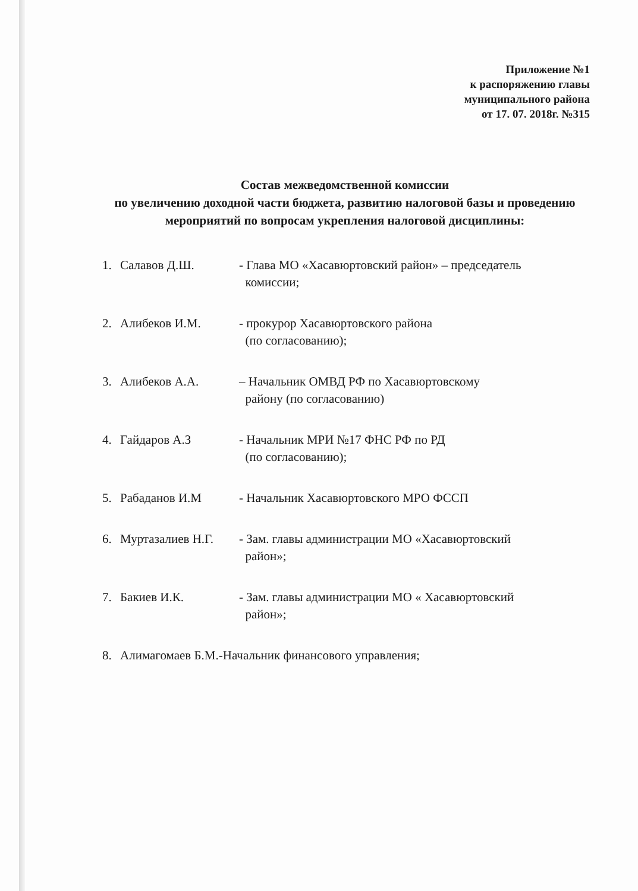Приложение №1
к распоряжению главы
муниципального района
от 17. 07. 2018г. №315
Состав межведомственной комиссии
по увеличению доходной части бюджета, развитию налоговой базы и проведению мероприятий по вопросам укрепления налоговой дисциплины:
1. Салавов Д.Ш. - Глава МО «Хасавюртовский район» – председатель
комиссии;
2. Алибеков И.М. - прокурор Хасавюртовского района
(по согласованию);
3. Алибеков А.А. – Начальник ОМВД РФ по Хасавюртовскому
району (по согласованию)
4. Гайдаров А.З - Начальник МРИ №17 ФНС РФ по РД
(по согласованию);
5. Рабаданов И.М - Начальник Хасавюртовского МРО ФССП
6. Муртазалиев Н.Г. - Зам. главы администрации МО «Хасавюртовский
район»;
7. Бакиев И.К. - Зам. главы администрации МО « Хасавюртовский
район»;
8. Алимагомаев Б.М.-Начальник финансового управления;